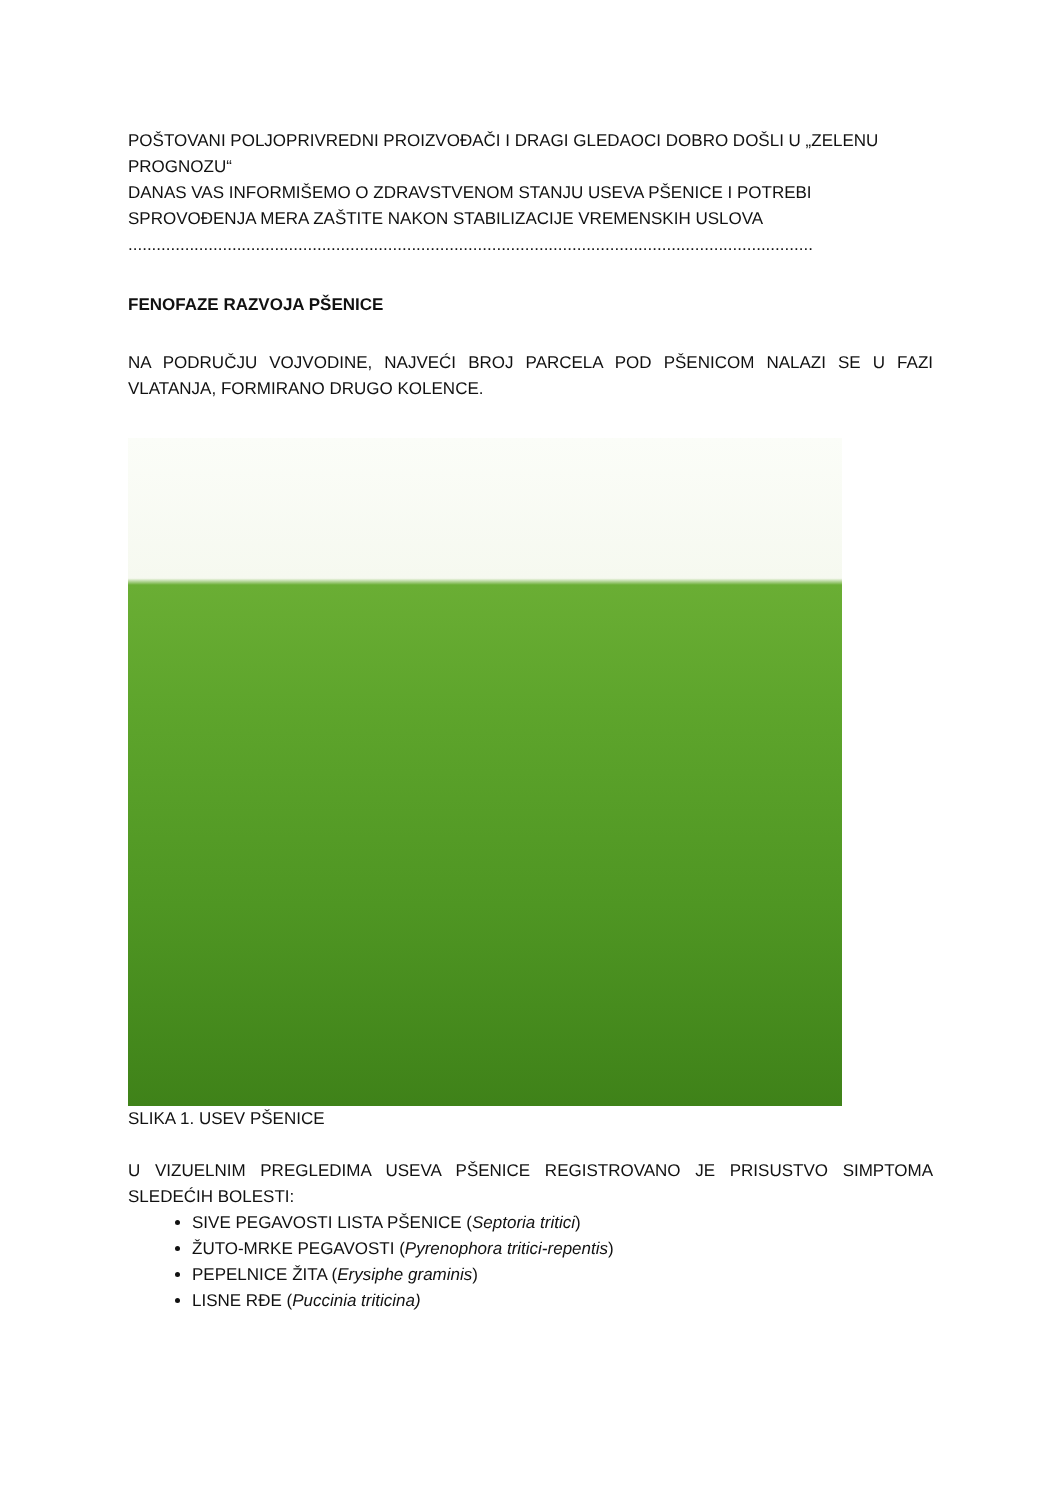POŠTOVANI POLJOPRIVREDNI PROIZVOĐAČI I DRAGI GLEDAOCI DOBRO DOŠLI U „ZELENU PROGNOZU“
DANAS VAS INFORMIŠEMO O ZDRAVSTVENOM STANJU USEVA PŠENICE I POTREBI SPROVOĐENJA MERA ZAŠTITE NAKON STABILIZACIJE VREMENSKIH USLOVA
.................................................................................................................................................
FENOFAZE RAZVOJA PŠENICE
NA PODRUČJU VOJVODINE, NAJVEĆI BROJ PARCELA POD PŠENICOM NALAZI SE U FAZI VLATANJA, FORMIRANO DRUGO KOLENCE.
SLIKA 1. USEV PŠENICE
U VIZUELNIM PREGLEDIMA USEVA PŠENICE REGISTROVANO JE PRISUSTVO SIMPTOMA SLEDEĆIH BOLESTI:
SIVE PEGAVOSTI LISTA PŠENICE (Septoria tritici)
ŽUTO-MRKE PEGAVOSTI (Pyrenophora tritici-repentis)
PEPELNICE ŽITA (Erysiphe graminis)
LISNE RĐE (Puccinia triticina)